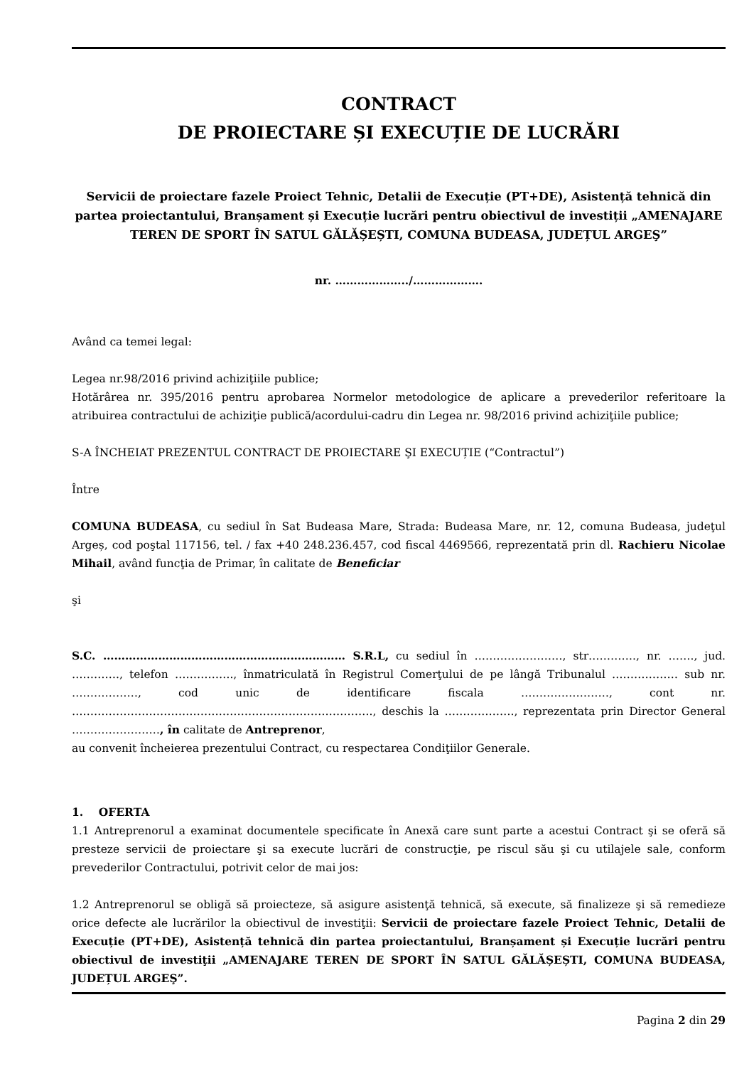CONTRACT
DE PROIECTARE ȘI EXECUȚIE DE LUCRĂRI
Servicii de proiectare fazele Proiect Tehnic, Detalii de Execuție (PT+DE), Asistență tehnică din partea proiectantului, Branșament și Execuție lucrări pentru obiectivul de investiții „AMENAJARE TEREN DE SPORT ÎN SATUL GĂLĂȘEȘTI, COMUNA BUDEASA, JUDEȚUL ARGEŞ”
nr. ………………../……………….
Având ca temei legal:
Legea nr.98/2016 privind achiziţiile publice;
Hotărârea nr. 395/2016 pentru aprobarea Normelor metodologice de aplicare a prevederilor referitoare la atribuirea contractului de achiziţie publică/acordului-cadru din Legea nr. 98/2016 privind achiziţiile publice;
S-A ÎNCHEIAT PREZENTUL CONTRACT DE PROIECTARE ŞI EXECUȚIE (“Contractul”)
Între
COMUNA BUDEASA, cu sediul în Sat Budeasa Mare, Strada: Budeasa Mare, nr. 12, comuna Budeasa, judeţul Argeș, cod poştal 117156, tel. / fax +40 248.236.457, cod fiscal 4469566, reprezentată prin dl. Rachieru Nicolae Mihail, având funcţia de Primar, în calitate de Beneficiar
şi
S.C. ………………………………………………………… S.R.L, cu sediul în ……………………, str…………., nr. ……., jud. …………., telefon ……………., înmatriculată în Registrul Comerţului de pe lângă Tribunalul ……………… sub nr. ………………, cod unic de identificare fiscala ……………………, cont nr. ………………………………………………………………………., deschis la ………………., reprezentata prin Director General ……………………, în calitate de Antreprenor,
au convenit încheierea prezentului Contract, cu respectarea Condiţiilor Generale.
1. OFERTA
1.1 Antreprenorul a examinat documentele specificate în Anexă care sunt parte a acestui Contract şi se oferă să presteze servicii de proiectare şi sa execute lucrări de construcţie, pe riscul său şi cu utilajele sale, conform prevederilor Contractului, potrivit celor de mai jos:
1.2 Antreprenorul se obligă să proiecteze, să asigure asistenţă tehnică, să execute, să finalizeze şi să remedieze orice defecte ale lucrărilor la obiectivul de investiţii: Servicii de proiectare fazele Proiect Tehnic, Detalii de Execuție (PT+DE), Asistență tehnică din partea proiectantului, Branșament și Execuție lucrări pentru obiectivul de investiţii „AMENAJARE TEREN DE SPORT ÎN SATUL GĂLĂȘEȘTI, COMUNA BUDEASA, JUDEȚUL ARGEŞ”.
Pagina 2 din 29